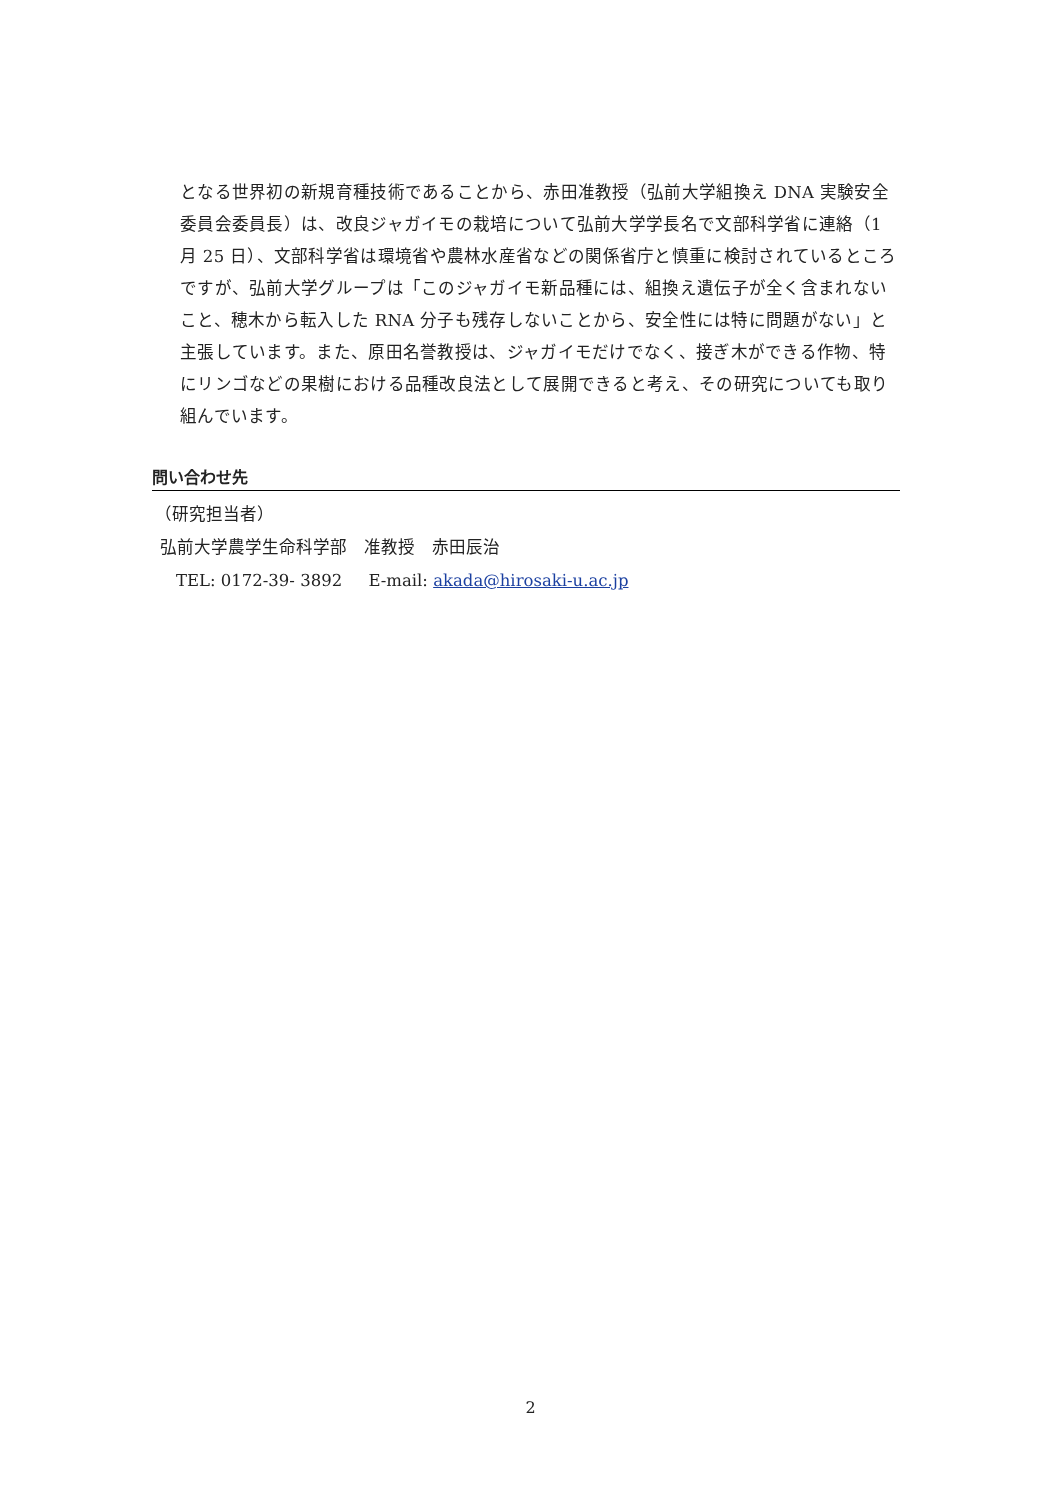となる世界初の新規育種技術であることから、赤田准教授（弘前大学組換え DNA 実験安全委員会委員長）は、改良ジャガイモの栽培について弘前大学学長名で文部科学省に連絡（1 月 25 日）、文部科学省は環境省や農林水産省などの関係省庁と慎重に検討されているところですが、弘前大学グループは「このジャガイモ新品種には、組換え遺伝子が全く含まれないこと、穂木から転入した RNA 分子も残存しないことから、安全性には特に問題がない」と主張しています。また、原田名誉教授は、ジャガイモだけでなく、接ぎ木ができる作物、特にリンゴなどの果樹における品種改良法として展開できると考え、その研究についても取り組んでいます。
問い合わせ先
（研究担当者）
弘前大学農学生命科学部　准教授　赤田辰治
TEL: 0172-39- 3892 E-mail: akada@hirosaki-u.ac.jp
2